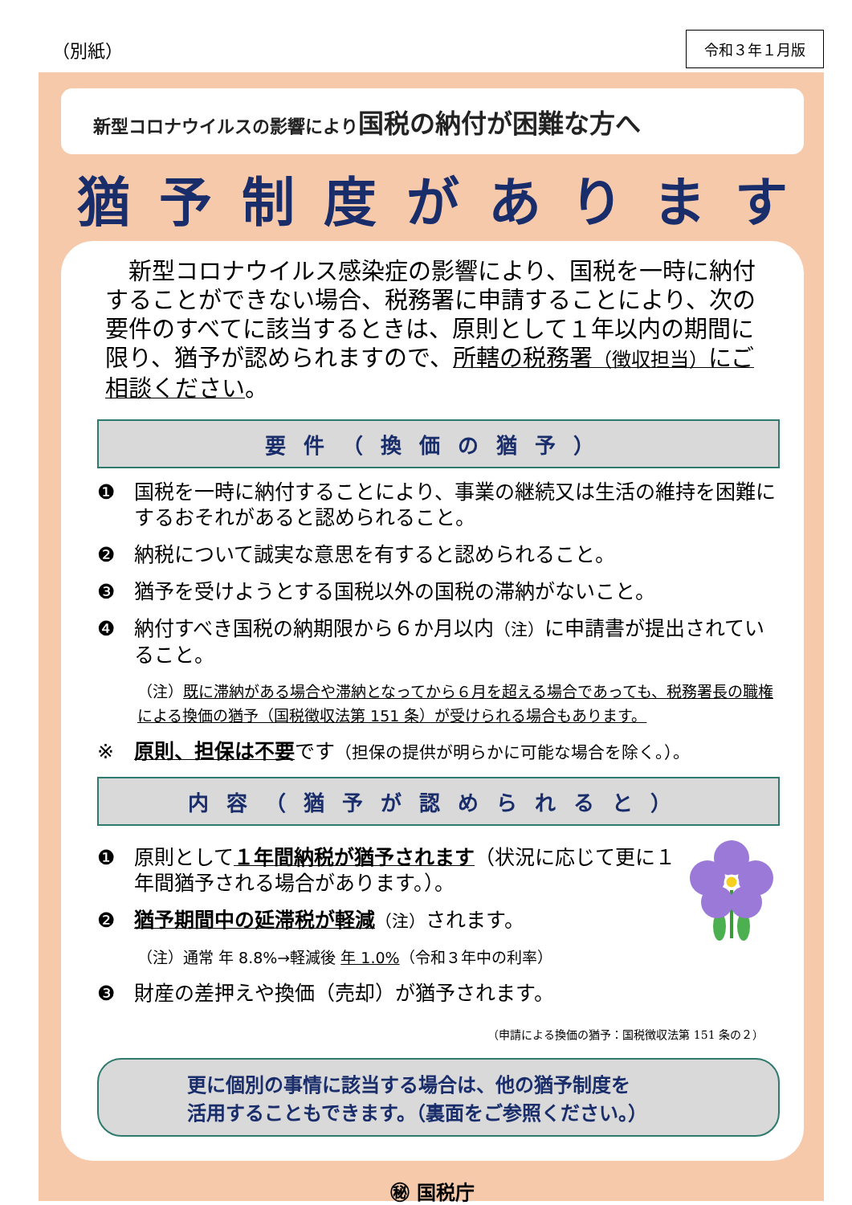（別紙） 令和３年１月版
新型コロナウイルスの影響により国税の納付が困難な方へ
猶予制度があります
　新型コロナウイルス感染症の影響により、国税を一時に納付することができない場合、税務署に申請することにより、次の要件のすべてに該当するときは、原則として１年以内の期間に限り、猶予が認められますので、所轄の税務署（徴収担当）にご相談ください。
要件（換価の猶予）
❶ 国税を一時に納付することにより、事業の継続又は生活の維持を困難にするおそれがあると認められること。
❷ 納税について誠実な意思を有すると認められること。
❸ 猶予を受けようとする国税以外の国税の滞納がないこと。
❹ 納付すべき国税の納期限から６か月以内（注）に申請書が提出されていること。
（注）既に滞納がある場合や滞納となってから６月を超える場合であっても、税務署長の職権による換価の猶予（国税徴収法第 151 条）が受けられる場合もあります。
※ 原則、担保は不要です（担保の提供が明らかに可能な場合を除く。）。
内容（猶予が認められると）
❶ 原則として１年間納税が猶予されます（状況に応じて更に１年間猶予される場合があります。）。
❷ 猶予期間中の延滞税が軽減（注）されます。
（注）通常 年 8.8%→軽減後 年 1.0%（令和３年中の利率）
❸ 財産の差押えや換価（売却）が猶予されます。
（申請による換価の猶予：国税徴収法第 151 条の２）
更に個別の事情に該当する場合は、他の猶予制度を
活用することもできます。（裏面をご参照ください。）
㊙ 国税庁